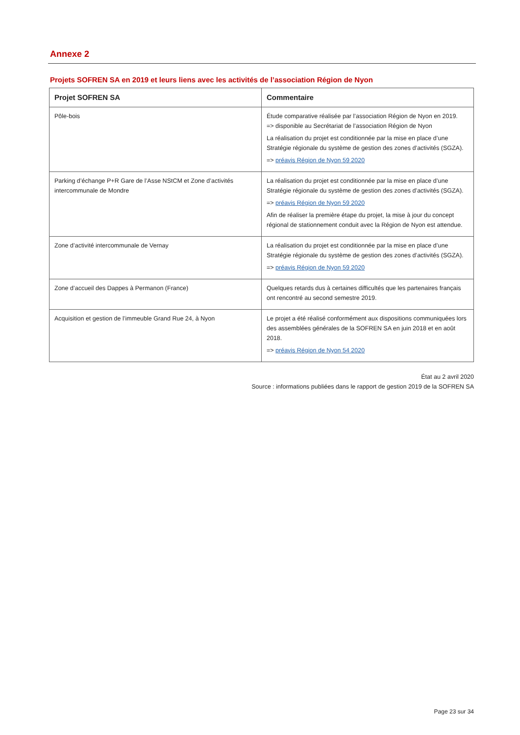Annexe 2
Projets SOFREN SA en 2019 et leurs liens avec les activités de l’association Région de Nyon
| Projet SOFREN SA | Commentaire |
| --- | --- |
| Pôle-bois | Étude comparative réalisée par l’association Région de Nyon en 2019. => disponible au Secrétariat de l’association Région de Nyon La réalisation du projet est conditionnée par la mise en place d’une Stratégie régionale du système de gestion des zones d’activités (SGZA). => préavis Région de Nyon 59 2020 |
| Parking d’échange P+R Gare de l’Asse NStCM et Zone d’activités intercommunale de Mondre | La réalisation du projet est conditionnée par la mise en place d’une Stratégie régionale du système de gestion des zones d’activités (SGZA). => préavis Région de Nyon 59 2020 Afin de réaliser la première étape du projet, la mise à jour du concept régional de stationnement conduit avec la Région de Nyon est attendue. |
| Zone d’activité intercommunale de Vernay | La réalisation du projet est conditionnée par la mise en place d’une Stratégie régionale du système de gestion des zones d’activités (SGZA). => préavis Région de Nyon 59 2020 |
| Zone d’accueil des Dappes à Permanon (France) | Quelques retards dus à certaines difficultés que les partenaires français ont rencontré au second semestre 2019. |
| Acquisition et gestion de l’immeuble Grand Rue 24, à Nyon | Le projet a été réalisé conformément aux dispositions communiquées lors des assemblées générales de la SOFREN SA en juin 2018 et en août 2018. => préavis Région de Nyon 54 2020 |
État au 2 avril 2020
Source : informations publiées dans le rapport de gestion 2019 de la SOFREN SA
Page 23 sur 34